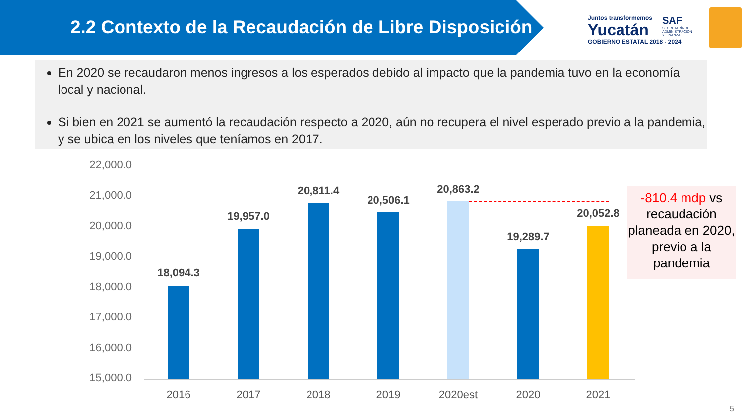2.2 Contexto de la Recaudación de Libre Disposición
Juntos transformemos
Yucatán
GOBIERNO ESTATAL 2018 - 2024
SAF
SECRETARÍA DE
ADMINISTRACIÓN
Y FINANZAS
En 2020 se recaudaron menos ingresos a los esperados debido al impacto que la pandemia tuvo en la economía local y nacional.
Si bien en 2021 se aumentó la recaudación respecto a 2020, aún no recupera el nivel esperado previo a la pandemia, y se ubica en los niveles que teníamos en 2017.
22,000.0
21,000.0
20,000.0
19,000.0
18,000.0
17,000.0
16,000.0
15,000.0
18,094.3
19,957.0
20,811.4
20,506.1
20,863.2
19,289.7
20,052.8
2016 2017 2018 2019 2020est 2020 2021
-810.4 mdp vs recaudación planeada en 2020, previo a la pandemia
5